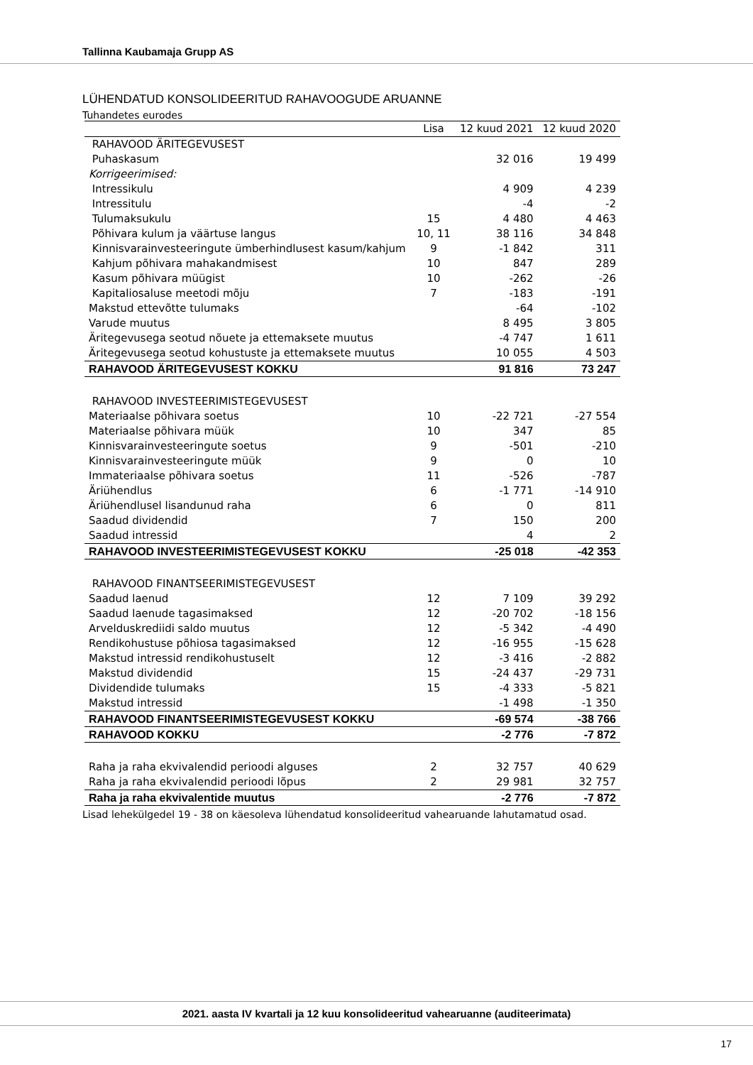Tallinna Kaubamaja Grupp AS
LÜHENDATUD KONSOLIDEERITUD RAHAVOOGUDE ARUANNE
Tuhandetes eurodes
| | Lisa | 12 kuud 2021 | 12 kuud 2020 |
| --- | --- | --- | --- |
| RAHAVOOD ÄRITEGEVUSEST | | | |
| Puhaskasum | | 32 016 | 19 499 |
| Korrigeerimised: | | | |
| Intressikulu | | 4 909 | 4 239 |
| Intressitulu | | -4 | -2 |
| Tulumaksukulu | 15 | 4 480 | 4 463 |
| Põhivara kulum ja väärtuse langus | 10, 11 | 38 116 | 34 848 |
| Kinnisvarainvesteeringute ümberhindlusest kasum/kahjum | 9 | -1 842 | 311 |
| Kahjum põhivara mahakandmisest | 10 | 847 | 289 |
| Kasum põhivara müügist | 10 | -262 | -26 |
| Kapitaliosaluse meetodi mõju | 7 | -183 | -191 |
| Makstud ettevõtte tulumaks | | -64 | -102 |
| Varude muutus | | 8 495 | 3 805 |
| Äritegevusega seotud nõuete ja ettemaksete muutus | | -4 747 | 1 611 |
| Äritegevusega seotud kohustuste ja ettemaksete muutus | | 10 055 | 4 503 |
| RAHAVOOD ÄRITEGEVUSEST KOKKU | | 91 816 | 73 247 |
| RAHAVOOD INVESTEERIMISTEGEVUSEST | | | |
| Materiaalse põhivara soetus | 10 | -22 721 | -27 554 |
| Materiaalse põhivara müük | 10 | 347 | 85 |
| Kinnisvarainvesteeringute soetus | 9 | -501 | -210 |
| Kinnisvarainvesteeringute müük | 9 | 0 | 10 |
| Immateriaalse põhivara soetus | 11 | -526 | -787 |
| Äriühendlus | 6 | -1 771 | -14 910 |
| Äriühendlusel lisandunud raha | 6 | 0 | 811 |
| Saadud dividendid | 7 | 150 | 200 |
| Saadud intressid | | 4 | 2 |
| RAHAVOOD INVESTEERIMISTEGEVUSEST KOKKU | | -25 018 | -42 353 |
| RAHAVOOD FINANTSEERIMISTEGEVUSEST | | | |
| Saadud laenud | 12 | 7 109 | 39 292 |
| Saadud laenude tagasimaksed | 12 | -20 702 | -18 156 |
| Arvelduskrediidi saldo muutus | 12 | -5 342 | -4 490 |
| Rendikohustuse põhiosa tagasimaksed | 12 | -16 955 | -15 628 |
| Makstud intressid rendikohustuselt | 12 | -3 416 | -2 882 |
| Makstud dividendid | 15 | -24 437 | -29 731 |
| Dividendide tulumaks | 15 | -4 333 | -5 821 |
| Makstud intressid | | -1 498 | -1 350 |
| RAHAVOOD FINANTSEERIMISTEGEVUSEST KOKKU | | -69 574 | -38 766 |
| RAHAVOOD KOKKU | | -2 776 | -7 872 |
| Raha ja raha ekvivalendid perioodi alguses | 2 | 32 757 | 40 629 |
| Raha ja raha ekvivalendid perioodi lõpus | 2 | 29 981 | 32 757 |
| Raha ja raha ekvivalentide muutus | | -2 776 | -7 872 |
Lisad lehekülgedel 19 - 38 on käesoleva lühendatud konsolideeritud vahearuande lahutamatud osad.
2021. aasta IV kvartali ja 12 kuu konsolideeritud vahearuanne (auditeerimata)
17